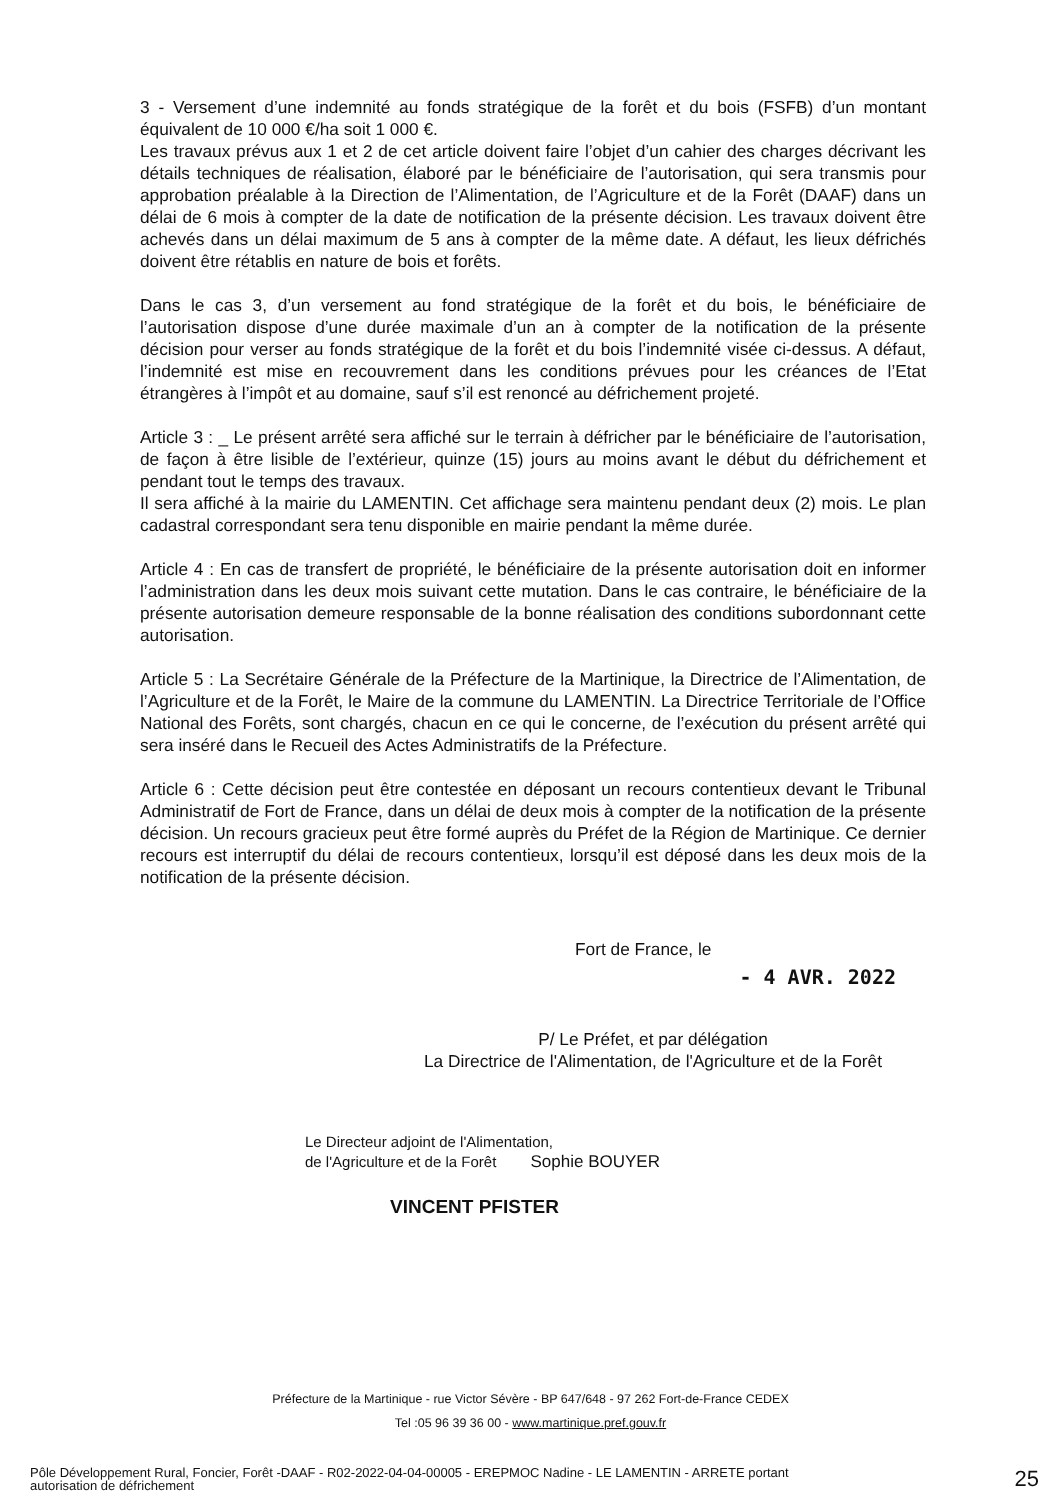3 - Versement d’une indemnité au fonds stratégique de la forêt et du bois (FSFB) d’un montant équivalent de 10 000 €/ha soit 1 000 €.
Les travaux prévus aux 1 et 2 de cet article doivent faire l’objet d’un cahier des charges décrivant les détails techniques de réalisation, élaboré par le bénéficiaire de l’autorisation, qui sera transmis pour approbation préalable à la Direction de l’Alimentation, de l’Agriculture et de la Forêt (DAAF) dans un délai de 6 mois à compter de la date de notification de la présente décision. Les travaux doivent être achevés dans un délai maximum de 5 ans à compter de la même date. A défaut, les lieux défrichés doivent être rétablis en nature de bois et forêts.
Dans le cas 3, d’un versement au fond stratégique de la forêt et du bois, le bénéficiaire de l’autorisation dispose d’une durée maximale d’un an à compter de la notification de la présente décision pour verser au fonds stratégique de la forêt et du bois l’indemnité visée ci-dessus. A défaut, l’indemnité est mise en recouvrement dans les conditions prévues pour les créances de l’Etat étrangères à l’impôt et au domaine, sauf s’il est renoncé au défrichement projeté.
Article 3 : _ Le présent arrêté sera affiché sur le terrain à défricher par le bénéficiaire de l’autorisation, de façon à être lisible de l’extérieur, quinze (15) jours au moins avant le début du défrichement et pendant tout le temps des travaux.
Il sera affiché à la mairie du LAMENTIN. Cet affichage sera maintenu pendant deux (2) mois. Le plan cadastral correspondant sera tenu disponible en mairie pendant la même durée.
Article 4 : En cas de transfert de propriété, le bénéficiaire de la présente autorisation doit en informer l’administration dans les deux mois suivant cette mutation. Dans le cas contraire, le bénéficiaire de la présente autorisation demeure responsable de la bonne réalisation des conditions subordonnant cette autorisation.
Article 5 : La Secrétaire Générale de la Préfecture de la Martinique, la Directrice de l’Alimentation, de l’Agriculture et de la Forêt, le Maire de la commune du LAMENTIN. La Directrice Territoriale de l’Office National des Forêts, sont chargés, chacun en ce qui le concerne, de l’exécution du présent arrêté qui sera inséré dans le Recueil des Actes Administratifs de la Préfecture.
Article 6 : Cette décision peut être contestée en déposant un recours contentieux devant le Tribunal Administratif de Fort de France, dans un délai de deux mois à compter de la notification de la présente décision. Un recours gracieux peut être formé auprès du Préfet de la Région de Martinique. Ce dernier recours est interruptif du délai de recours contentieux, lorsqu’il est déposé dans les deux mois de la notification de la présente décision.
Fort de France, le
- 4 AVR. 2022
P/ Le Préfet, et par délégation
La Directrice de l'Alimentation, de l'Agriculture et de la Forêt
Le Directeur adjoint de l'Alimentation,
de l'Agriculture et de la Forêt Sophie BOUYER
VINCENT PFISTER
Préfecture de la Martinique - rue Victor Sévère - BP 647/648 - 97 262 Fort-de-France CEDEX
Tel :05 96 39 36 00 - www.martinique.pref.gouv.fr
Pôle Développement Rural, Foncier, Forêt -DAAF - R02-2022-04-04-00005 - EREPMOC Nadine - LE LAMENTIN - ARRETE portant
autorisation de défrichement
25